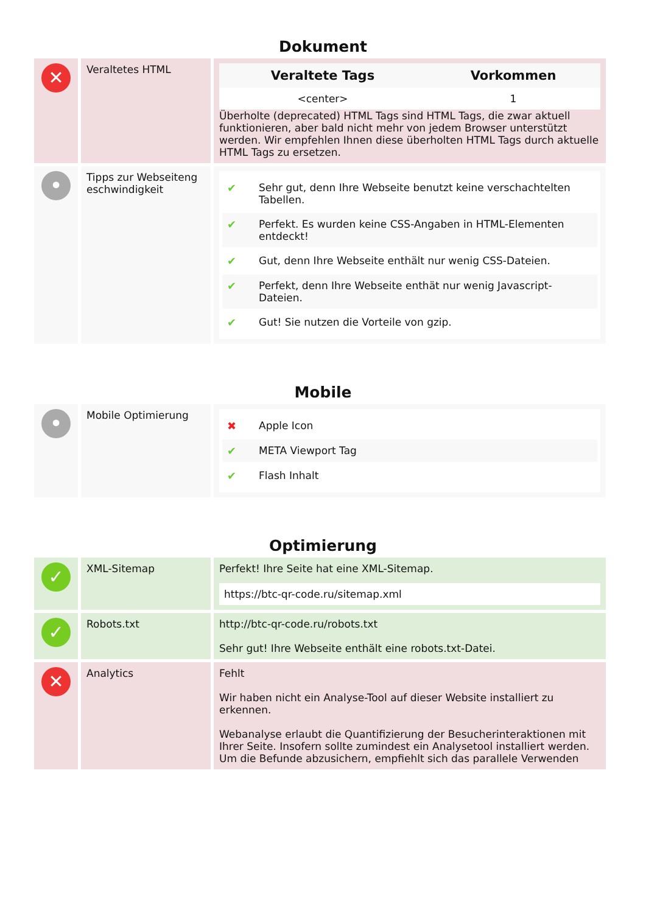Dokument
| ✕ | Veraltetes HTML | / Veraltete Tags / Vorkommen / / --- / --- / / <center> / 1 / Überholte (deprecated) HTML Tags sind HTML Tags, die zwar aktuell funktionieren, aber bald nicht mehr von jedem Browser unterstützt werden. Wir empfehlen Ihnen diese überholten HTML Tags durch aktuelle HTML Tags zu ersetzen. |
| • | Tipps zur Webseiteng eschwindigkeit | ✔ Sehr gut, denn Ihre Webseite benutzt keine verschachtelten Tabellen. ✔ Perfekt. Es wurden keine CSS-Angaben in HTML-Elementen entdeckt! ✔ Gut, denn Ihre Webseite enthält nur wenig CSS-Dateien. ✔ Perfekt, denn Ihre Webseite enthät nur wenig Javascript-Dateien. ✔ Gut! Sie nutzen die Vorteile von gzip. |
Mobile
| • | Mobile Optimierung | ✖ Apple Icon ✔ META Viewport Tag ✔ Flash Inhalt |
Optimierung
| ✓ | XML-Sitemap | Perfekt! Ihre Seite hat eine XML-Sitemap. https://btc-qr-code.ru/sitemap.xml |
| ✓ | Robots.txt | http://btc-qr-code.ru/robots.txt Sehr gut! Ihre Webseite enthält eine robots.txt-Datei. |
| ✕ | Analytics | Fehlt Wir haben nicht ein Analyse-Tool auf dieser Website installiert zu erkennen. Webanalyse erlaubt die Quantifizierung der Besucherinteraktionen mit Ihrer Seite. Insofern sollte zumindest ein Analysetool installiert werden. Um die Befunde abzusichern, empfiehlt sich das parallele Verwenden |